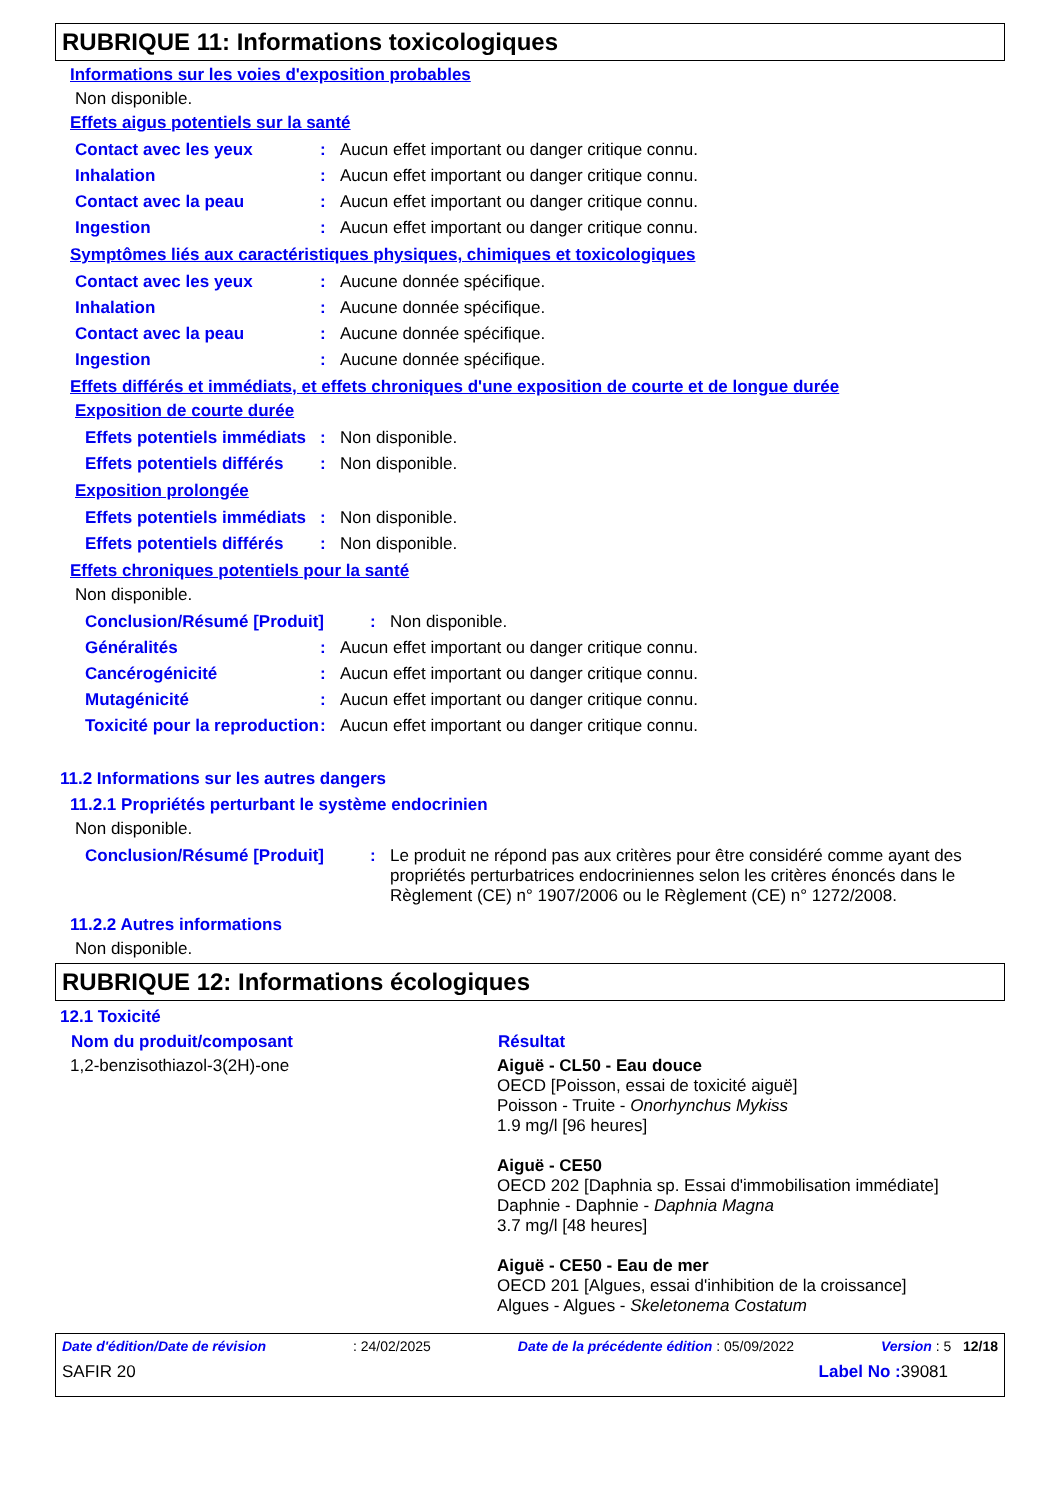RUBRIQUE 11: Informations toxicologiques
Informations sur les voies d'exposition probables
Non disponible.
Effets aigus potentiels sur la santé
| Contact avec les yeux | : | Aucun effet important ou danger critique connu. |
| Inhalation | : | Aucun effet important ou danger critique connu. |
| Contact avec la peau | : | Aucun effet important ou danger critique connu. |
| Ingestion | : | Aucun effet important ou danger critique connu. |
Symptômes liés aux caractéristiques physiques, chimiques et toxicologiques
| Contact avec les yeux | : | Aucune donnée spécifique. |
| Inhalation | : | Aucune donnée spécifique. |
| Contact avec la peau | : | Aucune donnée spécifique. |
| Ingestion | : | Aucune donnée spécifique. |
Effets différés et immédiats, et effets chroniques d'une exposition de courte et de longue durée
Exposition de courte durée
| Effets potentiels immédiats | : | Non disponible. |
| Effets potentiels différés | : | Non disponible. |
Exposition prolongée
| Effets potentiels immédiats | : | Non disponible. |
| Effets potentiels différés | : | Non disponible. |
Effets chroniques potentiels pour la santé
Non disponible.
| Conclusion/Résumé [Produit] | : | Non disponible. |
| Généralités | : | Aucun effet important ou danger critique connu. |
| Cancérogénicité | : | Aucun effet important ou danger critique connu. |
| Mutagénicité | : | Aucun effet important ou danger critique connu. |
| Toxicité pour la reproduction | : | Aucun effet important ou danger critique connu. |
11.2 Informations sur les autres dangers
11.2.1 Propriétés perturbant le système endocrinien
Non disponible.
| Conclusion/Résumé [Produit] | : | Le produit ne répond pas aux critères pour être considéré comme ayant des propriétés perturbatrices endocriniennes selon les critères énoncés dans le Règlement (CE) n° 1907/2006 ou le Règlement (CE) n° 1272/2008. |
11.2.2 Autres informations
Non disponible.
RUBRIQUE 12: Informations écologiques
12.1 Toxicité
| Nom du produit/composant | Résultat |
| --- | --- |
| 1,2-benzisothiazol-3(2H)-one | Aiguë - CL50 - Eau douce OECD [Poisson, essai de toxicité aiguë] Poisson - Truite - Onorhynchus Mykiss 1.9 mg/l [96 heures] Aiguë - CE50 OECD 202 [Daphnia sp. Essai d'immobilisation immédiate] Daphnie - Daphnie - Daphnia Magna 3.7 mg/l [48 heures] Aiguë - CE50 - Eau de mer OECD 201 [Algues, essai d'inhibition de la croissance] Algues - Algues - Skeletonema Costatum |
Date d'édition/Date de révision: 24/02/2025 Date de la précédente édition : 05/09/2022 Version : 5 12/18
SAFIR 20 Label No : 39081